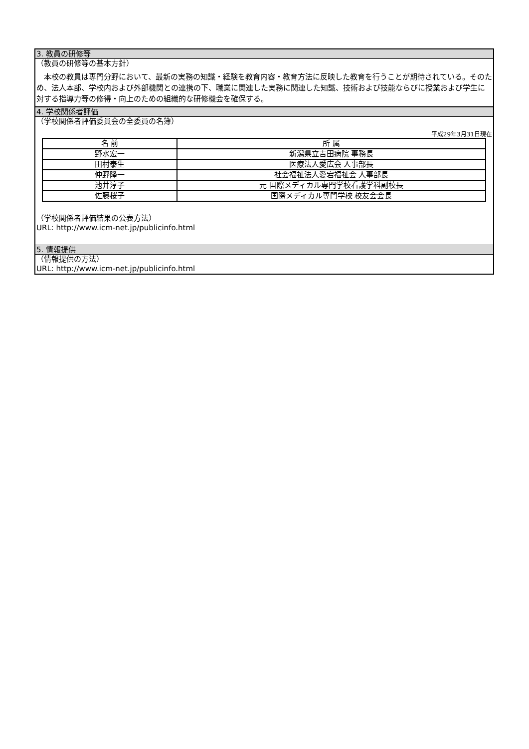3. 教員の研修等
（教員の研修等の基本方針）
　本校の教員は専門分野において、最新の実務の知識・経験を教育内容・教育方法に反映した教育を行うことが期待されている。そのため、法人本部、学校内および外部機関との連携の下、職業に関連した実務に関連した知識、技術および技能ならびに授業および学生に対する指導力等の修得・向上のための組織的な研修機会を確保する。
4. 学校関係者評価
（学校関係者評価委員会の全委員の名簿）
平成29年3月31日現在
| 名 前 | 所 属 |
| --- | --- |
| 野水宏一 | 新潟県立吉田病院 事務長 |
| 田村泰生 | 医療法人愛広会 人事部長 |
| 仲野隆一 | 社会福祉法人愛宕福祉会 人事部長 |
| 池井淳子 | 元 国際メディカル専門学校看護学科副校長 |
| 佐藤桜子 | 国際メディカル専門学校 校友会会長 |
（学校関係者評価結果の公表方法）
URL: http://www.icm-net.jp/publicinfo.html
5. 情報提供
（情報提供の方法）
URL: http://www.icm-net.jp/publicinfo.html